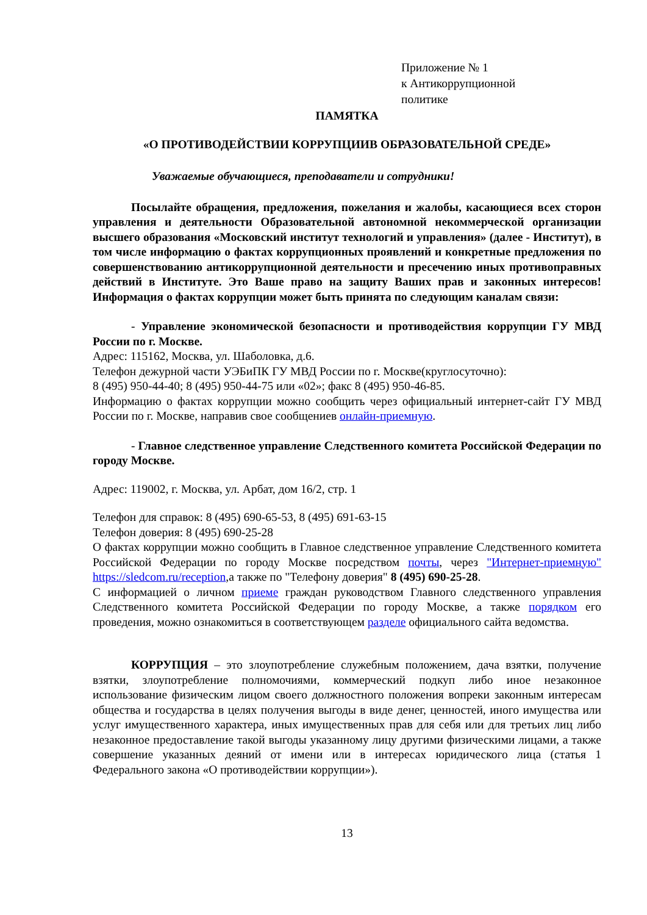Приложение № 1
к Антикоррупционной
политике
ПАМЯТКА
«О ПРОТИВОДЕЙСТВИИ КОРРУПЦИИВ ОБРАЗОВАТЕЛЬНОЙ СРЕДЕ»
Уважаемые обучающиеся, преподаватели и сотрудники!
Посылайте обращения, предложения, пожелания и жалобы, касающиеся всех сторон управления и деятельности Образовательной автономной некоммерческой организации высшего образования «Московский институт технологий и управления» (далее - Институт), в том числе информацию о фактах коррупционных проявлений и конкретные предложения по совершенствованию антикоррупционной деятельности и пресечению иных противоправных действий в Институте. Это Ваше право на защиту Ваших прав и законных интересов! Информация о фактах коррупции может быть принята по следующим каналам связи:
- Управление экономической безопасности и противодействия коррупции ГУ МВД России по г. Москве.
Адрес: 115162, Москва, ул. Шаболовка, д.6.
Телефон дежурной части УЭБиПК ГУ МВД России по г. Москве(круглосуточно):
8 (495) 950-44-40; 8 (495) 950-44-75 или «02»; факс 8 (495) 950-46-85.
Информацию о фактах коррупции можно сообщить через официальный интернет-сайт ГУ МВД России по г. Москве, направив свое сообщениев онлайн-приемную.
- Главное следственное управление Следственного комитета Российской Федерации по городу Москве.
Адрес: 119002, г. Москва, ул. Арбат, дом 16/2, стр. 1
Телефон для справок: 8 (495) 690-65-53, 8 (495) 691-63-15
Телефон доверия: 8 (495) 690-25-28
О фактах коррупции можно сообщить в Главное следственное управление Следственного комитета Российской Федерации по городу Москве посредством почты, через "Интернет-приемную" https://sledcom.ru/reception,а также по "Телефону доверия" 8 (495) 690-25-28.
С информацией о личном приеме граждан руководством Главного следственного управления Следственного комитета Российской Федерации по городу Москве, а также порядком его проведения, можно ознакомиться в соответствующем разделе официального сайта ведомства.
КОРРУПЦИЯ – это злоупотребление служебным положением, дача взятки, получение взятки, злоупотребление полномочиями, коммерческий подкуп либо иное незаконное использование физическим лицом своего должностного положения вопреки законным интересам общества и государства в целях получения выгоды в виде денег, ценностей, иного имущества или услуг имущественного характера, иных имущественных прав для себя или для третьих лиц либо незаконное предоставление такой выгоды указанному лицу другими физическими лицами, а также совершение указанных деяний от имени или в интересах юридического лица (статья 1 Федерального закона «О противодействии коррупции»).
13